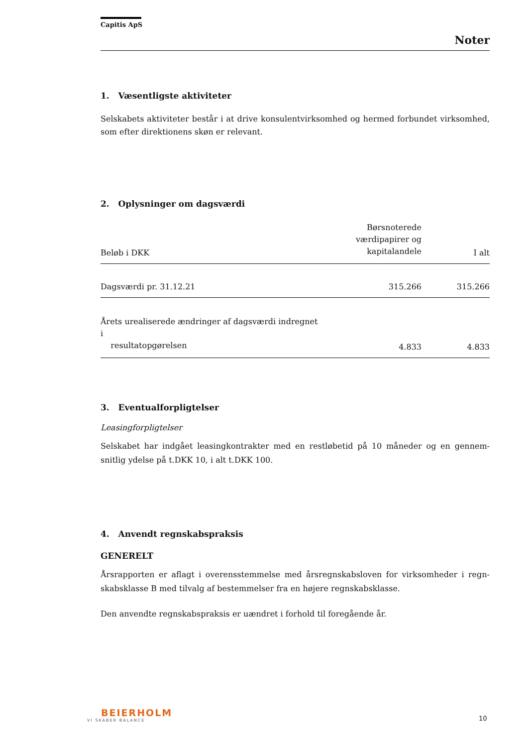Capitis ApS
Noter
1. Væsentligste aktiviteter
Selskabets aktiviteter består i at drive konsulentvirksomhed og hermed forbundet virksomhed, som efter direktionens skøn er relevant.
2. Oplysninger om dagsværdi
| Beløb i DKK | Børsnoterede værdipapirer og kapitalandele | I alt |
| --- | --- | --- |
| Dagsværdi pr. 31.12.21 | 315.266 | 315.266 |
| Årets urealiserede ændringer af dagsværdi indregnet i resultatopgørelsen | 4.833 | 4.833 |
3. Eventualforpligtelser
Leasingforpligtelser
Selskabet har indgået leasingkontrakter med en restløbetid på 10 måneder og en gennem-snitlig ydelse på t.DKK 10, i alt t.DKK 100.
4. Anvendt regnskabspraksis
GENERELT
Årsrapporten er aflagt i overensstemmelse med årsregnskabsloven for virksomheder i regn-skabsklasse B med tilvalg af bestemmelser fra en højere regnskabsklasse.
Den anvendte regnskabspraksis er uændret i forhold til foregående år.
BEIERHOLM
VI SKABER BALANCE
10